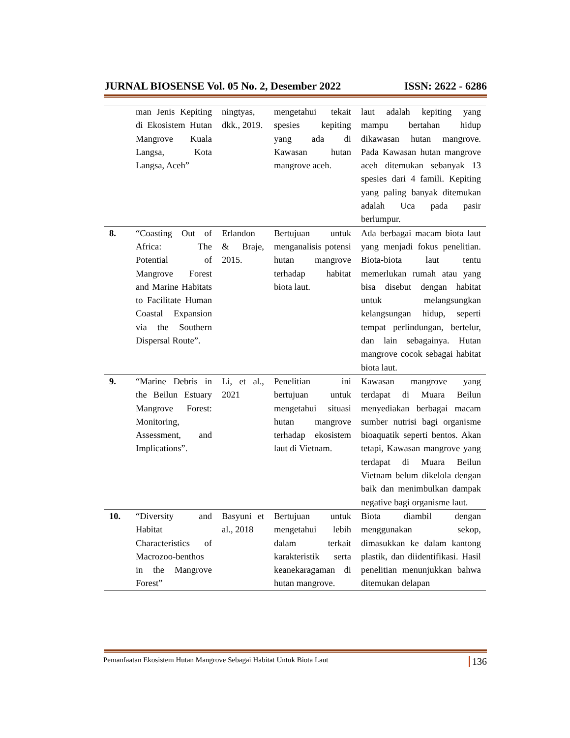JURNAL BIOSENSE Vol. 05 No. 2, Desember 2022 ISSN: 2622 - 6286
| | man Jenis Kepiting di Ekosistem Hutan Mangrove Kuala Langsa, Kota Langsa, Aceh” | ningtyas, dkk., 2019. | mengetahui tekait spesies kepiting yang ada di Kawasan hutan mangrove aceh. | laut adalah kepiting yang mampu bertahan hidup dikawasan hutan mangrove. Pada Kawasan hutan mangrove aceh ditemukan sebanyak 13 spesies dari 4 famili. Kepiting yang paling banyak ditemukan adalah Uca pada pasir berlumpur. |
| 8. | “Coasting Out of Africa: The Potential of Mangrove Forest and Marine Habitats to Facilitate Human Coastal Expansion via the Southern Dispersal Route”. | Erlandon & Braje, 2015. | Bertujuan untuk menganalisis potensi hutan mangrove terhadap habitat biota laut. | Ada berbagai macam biota laut yang menjadi fokus penelitian. Biota-biota laut tentu memerlukan rumah atau yang bisa disebut dengan habitat untuk melangsungkan kelangsungan hidup, seperti tempat perlindungan, bertelur, dan lain sebagainya. Hutan mangrove cocok sebagai habitat biota laut. |
| 9. | “Marine Debris in the Beilun Estuary Mangrove Forest: Monitoring, Assessment, and Implications”. | Li, et al., 2021 | Penelitian ini bertujuan untuk mengetahui situasi hutan mangrove terhadap ekosistem laut di Vietnam. | Kawasan mangrove yang terdapat di Muara Beilun menyediakan berbagai macam sumber nutrisi bagi organisme bioaquatik seperti bentos. Akan tetapi, Kawasan mangrove yang terdapat di Muara Beilun Vietnam belum dikelola dengan baik dan menimbulkan dampak negative bagi organisme laut. |
| 10. | “Diversity and Habitat Characteristics of Macrozoo-benthos in the Mangrove Forest” | Basyuni et al., 2018 | Bertujuan untuk mengetahui lebih dalam terkait karakteristik serta keanekaragaman di hutan mangrove. | Biota diambil dengan menggunakan sekop, dimasukkan ke dalam kantong plastik, dan diidentifikasi. Hasil penelitian menunjukkan bahwa ditemukan delapan |
Pemanfaatan Ekosistem Hutan Mangrove Sebagai Habitat Untuk Biota Laut 136